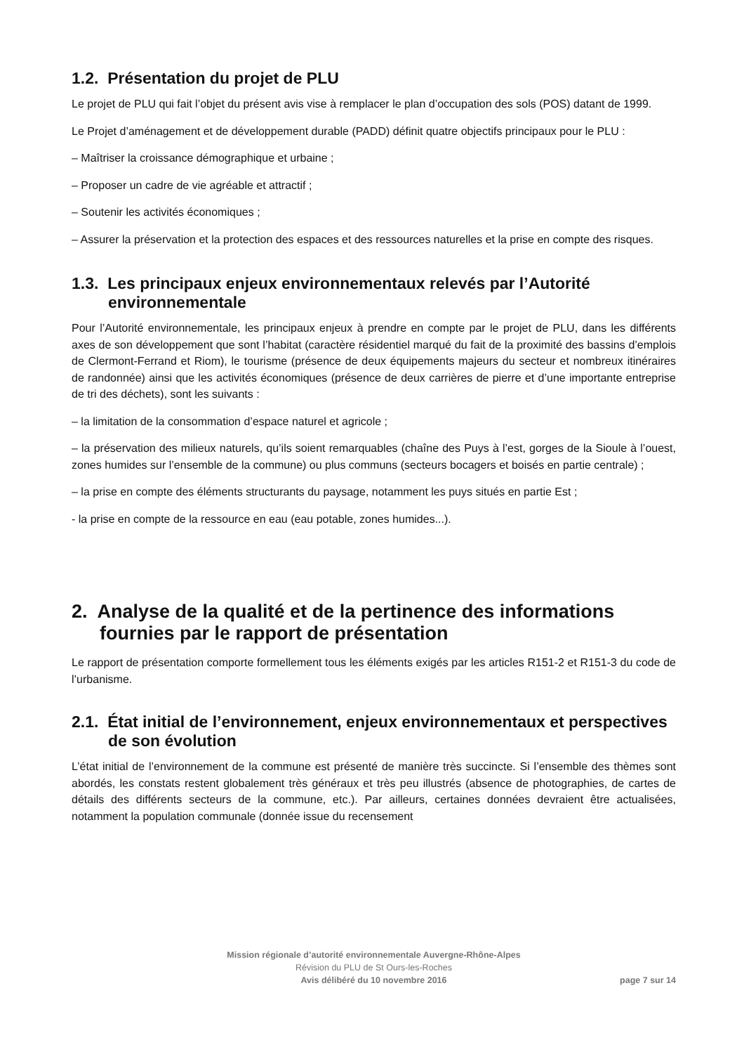1.2. Présentation du projet de PLU
Le projet de PLU qui fait l’objet du présent avis vise à remplacer le plan d’occupation des sols (POS) datant de 1999.
Le Projet d’aménagement et de développement durable (PADD) définit quatre objectifs principaux pour le PLU :
– Maîtriser la croissance démographique et urbaine ;
– Proposer un cadre de vie agréable et attractif ;
– Soutenir les activités économiques ;
– Assurer la préservation et la protection des espaces et des ressources naturelles et la prise en compte des risques.
1.3. Les principaux enjeux environnementaux relevés par l’Autorité environnementale
Pour l’Autorité environnementale, les principaux enjeux à prendre en compte par le projet de PLU, dans les différents axes de son développement que sont l’habitat (caractère résidentiel marqué du fait de la proximité des bassins d’emplois de Clermont-Ferrand et Riom), le tourisme (présence de deux équipements majeurs du secteur et nombreux itinéraires de randonnée) ainsi que les activités économiques (présence de deux carrières de pierre et d’une importante entreprise de tri des déchets), sont les suivants :
– la limitation de la consommation d’espace naturel et agricole ;
– la préservation des milieux naturels, qu’ils soient remarquables (chaîne des Puys à l’est, gorges de la Sioule à l’ouest, zones humides sur l’ensemble de la commune) ou plus communs (secteurs bocagers et boisés en partie centrale) ;
– la prise en compte des éléments structurants du paysage, notamment les puys situés en partie Est ;
- la prise en compte de la ressource en eau (eau potable, zones humides...).
2. Analyse de la qualité et de la pertinence des informations fournies par le rapport de présentation
Le rapport de présentation comporte formellement tous les éléments exigés par les articles R151-2 et R151-3 du code de l’urbanisme.
2.1. État initial de l’environnement, enjeux environnementaux et perspectives de son évolution
L’état initial de l’environnement de la commune est présenté de manière très succincte. Si l’ensemble des thèmes sont abordés, les constats restent globalement très généraux et très peu illustrés (absence de photographies, de cartes de détails des différents secteurs de la commune, etc.). Par ailleurs, certaines données devraient être actualisées, notamment la population communale (donnée issue du recensement
Mission régionale d’autorité environnementale Auvergne-Rhône-Alpes
Révision du PLU de St Ours-les-Roches
Avis délibéré du 10 novembre 2016
page 7 sur 14